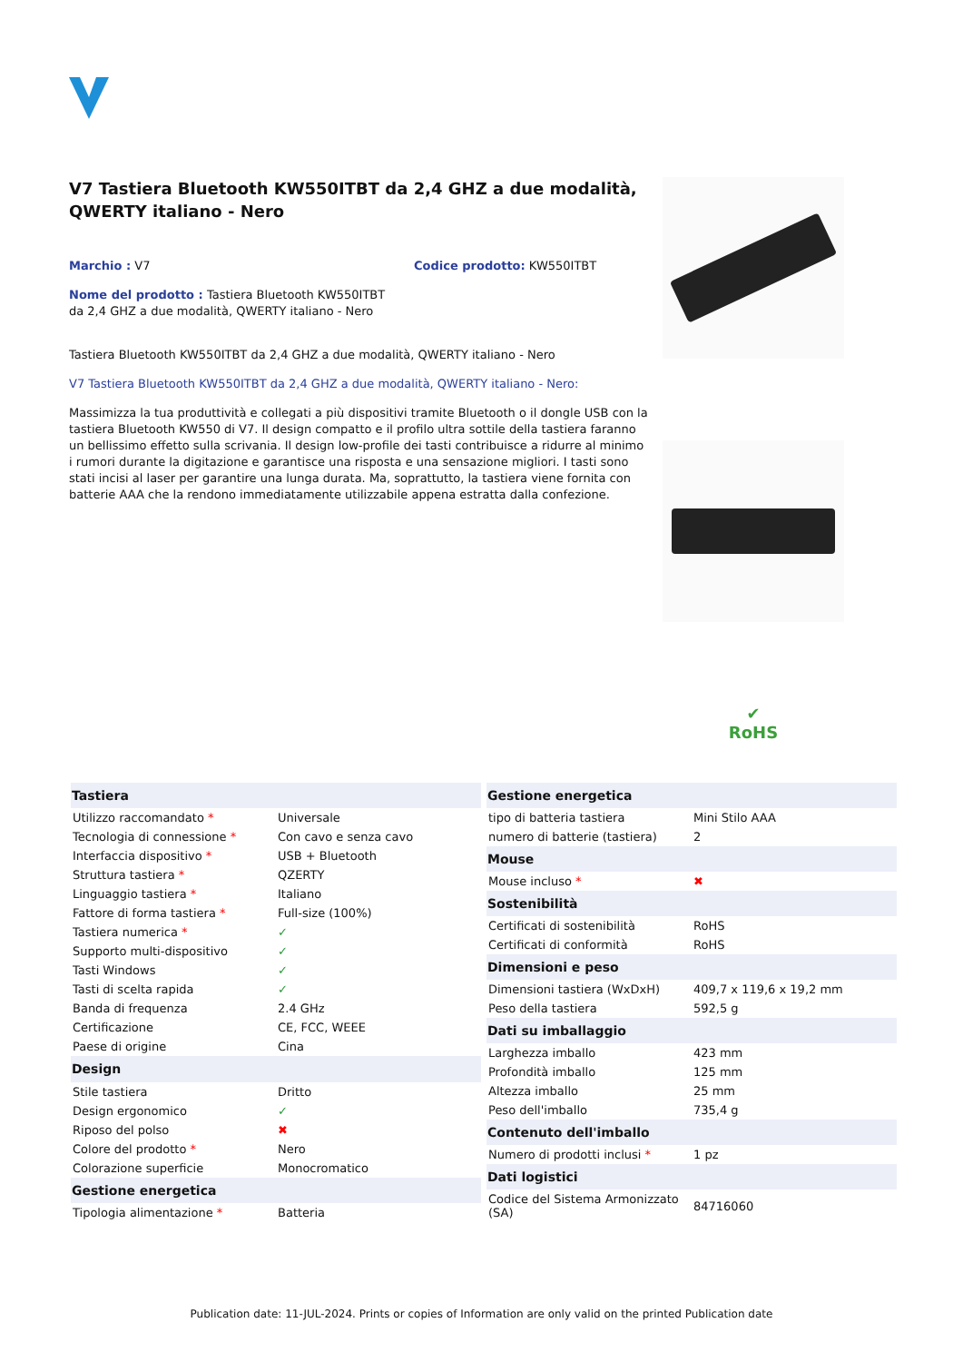V7 Tastiera Bluetooth KW550ITBT da 2,4 GHZ a due modalità, QWERTY italiano - Nero
Marchio : V7 Codice prodotto: KW550ITBT
Nome del prodotto : Tastiera Bluetooth KW550ITBT da 2,4 GHZ a due modalità, QWERTY italiano - Nero
Tastiera Bluetooth KW550ITBT da 2,4 GHZ a due modalità, QWERTY italiano - Nero
V7 Tastiera Bluetooth KW550ITBT da 2,4 GHZ a due modalità, QWERTY italiano - Nero:
Massimizza la tua produttività e collegati a più dispositivi tramite Bluetooth o il dongle USB con la tastiera Bluetooth KW550 di V7. Il design compatto e il profilo ultra sottile della tastiera faranno un bellissimo effetto sulla scrivania. Il design low-profile dei tasti contribuisce a ridurre al minimo i rumori durante la digitazione e garantisce una risposta e una sensazione migliori. I tasti sono stati incisi al laser per garantire una lunga durata. Ma, soprattutto, la tastiera viene fornita con batterie AAA che la rendono immediatamente utilizzabile appena estratta dalla confezione.
✔
RoHS
| Tastiera | |
| --- | --- |
| Utilizzo raccomandato * | Universale |
| Tecnologia di connessione * | Con cavo e senza cavo |
| Interfaccia dispositivo * | USB + Bluetooth |
| Struttura tastiera * | QZERTY |
| Linguaggio tastiera * | Italiano |
| Fattore di forma tastiera * | Full-size (100%) |
| Tastiera numerica * | ✓ |
| Supporto multi-dispositivo | ✓ |
| Tasti Windows | ✓ |
| Tasti di scelta rapida | ✓ |
| Banda di frequenza | 2.4 GHz |
| Certificazione | CE, FCC, WEEE |
| Paese di origine | Cina |
| Design | |
| Stile tastiera | Dritto |
| Design ergonomico | ✓ |
| Riposo del polso | ✖ |
| Colore del prodotto * | Nero |
| Colorazione superficie | Monocromatico |
| Gestione energetica | |
| Tipologia alimentazione * | Batteria |
| Gestione energetica | |
| --- | --- |
| tipo di batteria tastiera | Mini Stilo AAA |
| numero di batterie (tastiera) | 2 |
| Mouse | |
| Mouse incluso * | ✖ |
| Sostenibilità | |
| Certificati di sostenibilità | RoHS |
| Certificati di conformità | RoHS |
| Dimensioni e peso | |
| Dimensioni tastiera (WxDxH) | 409,7 x 119,6 x 19,2 mm |
| Peso della tastiera | 592,5 g |
| Dati su imballaggio | |
| Larghezza imballo | 423 mm |
| Profondità imballo | 125 mm |
| Altezza imballo | 25 mm |
| Peso dell'imballo | 735,4 g |
| Contenuto dell'imballo | |
| Numero di prodotti inclusi * | 1 pz |
| Dati logistici | |
| Codice del Sistema Armonizzato (SA) | 84716060 |
Publication date: 11-JUL-2024. Prints or copies of Information are only valid on the printed Publication date